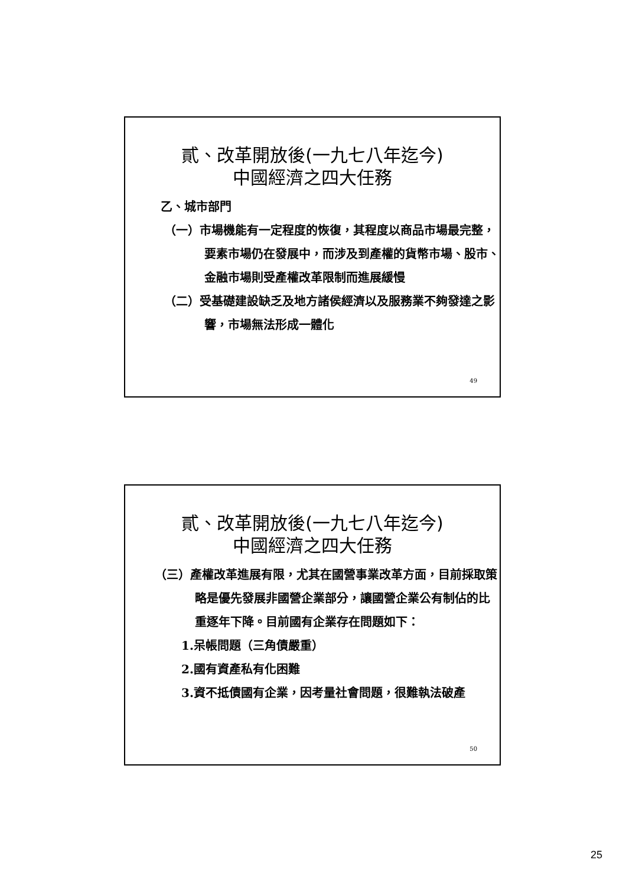貳、改革開放後(一九七八年迄今)
中國經濟之四大任務
乙、城市部門
（一）市場機能有一定程度的恢復，其程度以商品市場最完整，要素市場仍在發展中，而涉及到產權的貨幣市場、股市、金融市場則受產權改革限制而進展緩慢
（二）受基礎建設缺乏及地方諸侯經濟以及服務業不夠發達之影響，市場無法形成一體化
49
貳、改革開放後(一九七八年迄今)
中國經濟之四大任務
（三）產權改革進展有限，尤其在國營事業改革方面，目前採取策略是優先發展非國營企業部分，讓國營企業公有制佔的比重逐年下降。目前國有企業存在問題如下：
1.呆帳問題（三角債嚴重）
2.國有資產私有化困難
3.資不抵債國有企業，因考量社會問題，很難執法破產
50
25